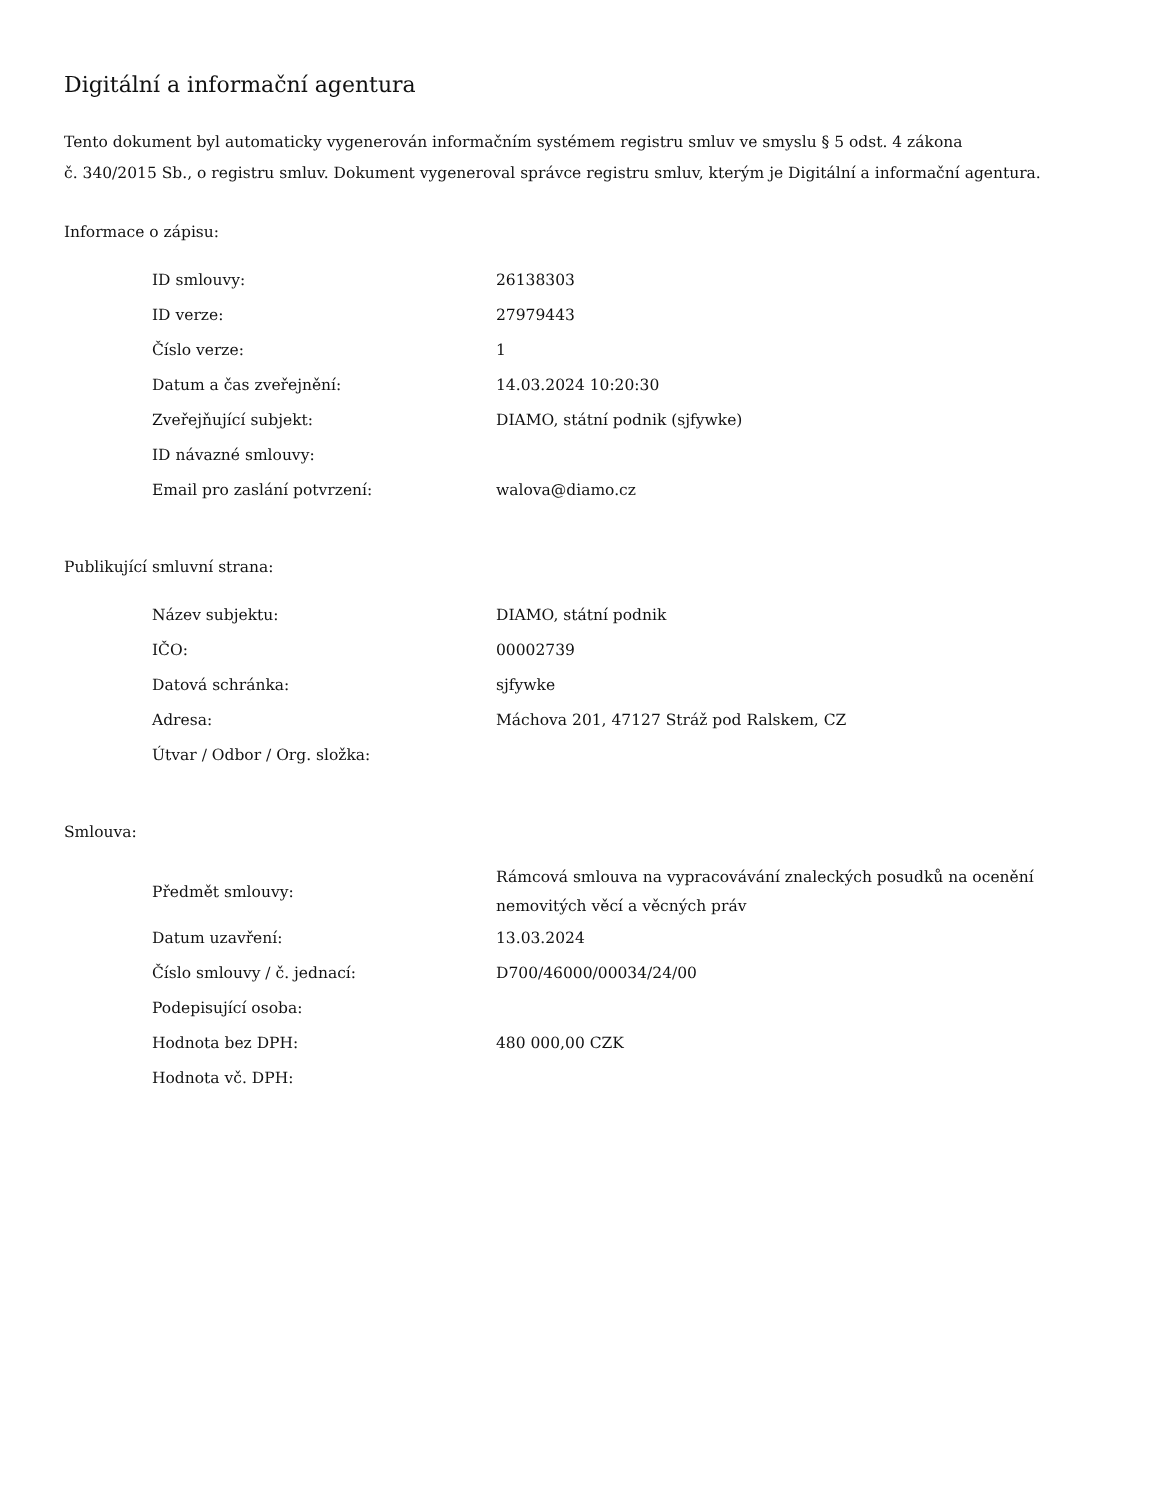Digitální a informační agentura
Tento dokument byl automaticky vygenerován informačním systémem registru smluv ve smyslu § 5 odst. 4 zákona
č. 340/2015 Sb., o registru smluv. Dokument vygeneroval správce registru smluv, kterým je Digitální a informační agentura.
Informace o zápisu:
| ID smlouvy: | 26138303 |
| ID verze: | 27979443 |
| Číslo verze: | 1 |
| Datum a čas zveřejnění: | 14.03.2024 10:20:30 |
| Zveřejňující subjekt: | DIAMO, státní podnik (sjfywke) |
| ID návazné smlouvy: | |
| Email pro zaslání potvrzení: | walova@diamo.cz |
Publikující smluvní strana:
| Název subjektu: | DIAMO, státní podnik |
| IČO: | 00002739 |
| Datová schránka: | sjfywke |
| Adresa: | Máchova 201, 47127 Stráž pod Ralskem, CZ |
| Útvar / Odbor / Org. složka: | |
Smlouva:
| Předmět smlouvy: | Rámcová smlouva na vypracovávání znaleckých posudků na ocenění nemovitých věcí a věcných práv |
| Datum uzavření: | 13.03.2024 |
| Číslo smlouvy / č. jednací: | D700/46000/00034/24/00 |
| Podepisující osoba: | |
| Hodnota bez DPH: | 480 000,00 CZK |
| Hodnota vč. DPH: | |